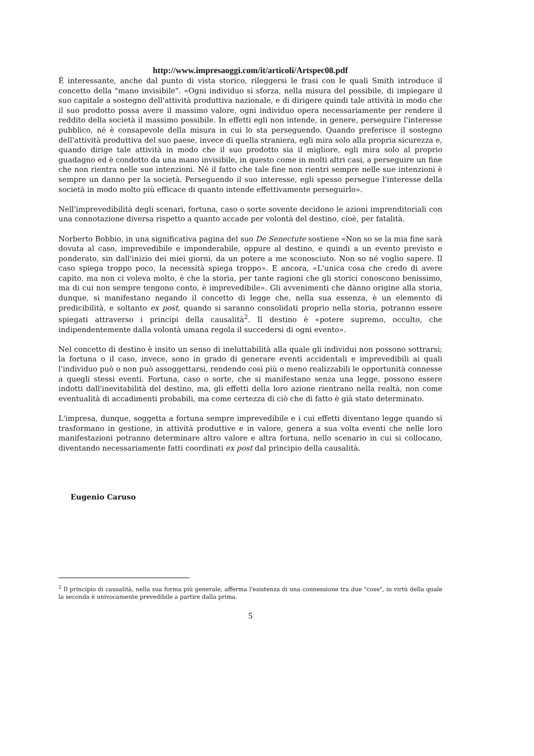http://www.impresaoggi.com/it/articoli/Artspec08.pdf
È interessante, anche dal punto di vista storico, rileggersi le frasi con le quali Smith introduce il concetto della "mano invisibile". «Ogni individuo si sforza, nella misura del possibile, di impiegare il suo capitale a sostegno dell'attività produttiva nazionale, e di dirigere quindi tale attività in modo che il suo prodotto possa avere il massimo valore, ogni individuo opera necessariamente per rendere il reddito della società il massimo possibile. In effetti egli non intende, in genere, perseguire l'interesse pubblico, né è consapevole della misura in cui lo sta perseguendo. Quando preferisce il sostegno dell'attività produttiva del suo paese, invece di quella straniera, egli mira solo alla propria sicurezza e, quando dirige tale attività in modo che il suo prodotto sia il migliore, egli mira solo al proprio guadagno ed è condotto da una mano invisibile, in questo come in molti altri casi, a perseguire un fine che non rientra nelle sue intenzioni. Né il fatto che tale fine non rientri sempre nelle sue intenzioni è sempre un danno per la società. Perseguendo il suo interesse, egli spesso persegue l'interesse della società in modo molto più efficace di quanto intende effettivamente perseguirlo».
Nell'imprevedibilità degli scenari, fortuna, caso o sorte sovente decidono le azioni imprenditoriali con una connotazione diversa rispetto a quanto accade per volontà del destino, cioè, per fatalità.
Norberto Bobbio, in una significativa pagina del suo De Senectute sostiene «Non so se la mia fine sarà dovuta al caso, imprevedibile e imponderabile, oppure al destino, e quindi a un evento previsto e ponderato, sin dall'inizio dei miei giorni, da un potere a me sconosciuto. Non so né voglio sapere. Il caso spiega troppo poco, la necessità spiega troppo». E ancora, «L'unica cosa che credo di avere capito, ma non ci voleva molto, è che la storia, per tante ragioni che gli storici conoscono benissimo, ma di cui non sempre tengono conto, è imprevedibile». Gli avvenimenti che dànno origine alla storia, dunque, si manifestano negando il concetto di legge che, nella sua essenza, è un elemento di predicibilità, e soltanto ex post, quando si saranno consolidati proprio nella storia, potranno essere spiegati attraverso i principi della causalità<sup>2</sup>. Il destino è «potere supremo, occulto, che indipendentemente dalla volontà umana regola il succedersi di ogni evento».
Nel concetto di destino è insito un senso di ineluttabilità alla quale gli individui non possono sottrarsi; la fortuna o il caso, invece, sono in grado di generare eventi accidentali e imprevedibili ai quali l'individuo può o non può assoggettarsi, rendendo così più o meno realizzabili le opportunità connesse a quegli stessi eventi. Fortuna, caso o sorte, che si manifestano senza una legge, possono essere indotti dall'inevitabilità del destino, ma, gli effetti della loro azione rientrano nella realtà, non come eventualità di accadimenti probabili, ma come certezza di ciò che di fatto è già stato determinato.
L'impresa, dunque, soggetta a fortuna sempre imprevedibile e i cui effetti diventano legge quando si trasformano in gestione, in attività produttive e in valore, genera a sua volta eventi che nelle loro manifestazioni potranno determinare altro valore e altra fortuna, nello scenario in cui si collocano, diventando necessariamente fatti coordinati ex post dal principio della causalità.
Eugenio Caruso
<sup>2</sup> Il principio di causalità, nella sua forma più generale, afferma l'esistenza di una connessione tra due "cose", in virtù della quale la seconda è univocamente prevedibile a partire dalla prima.
5